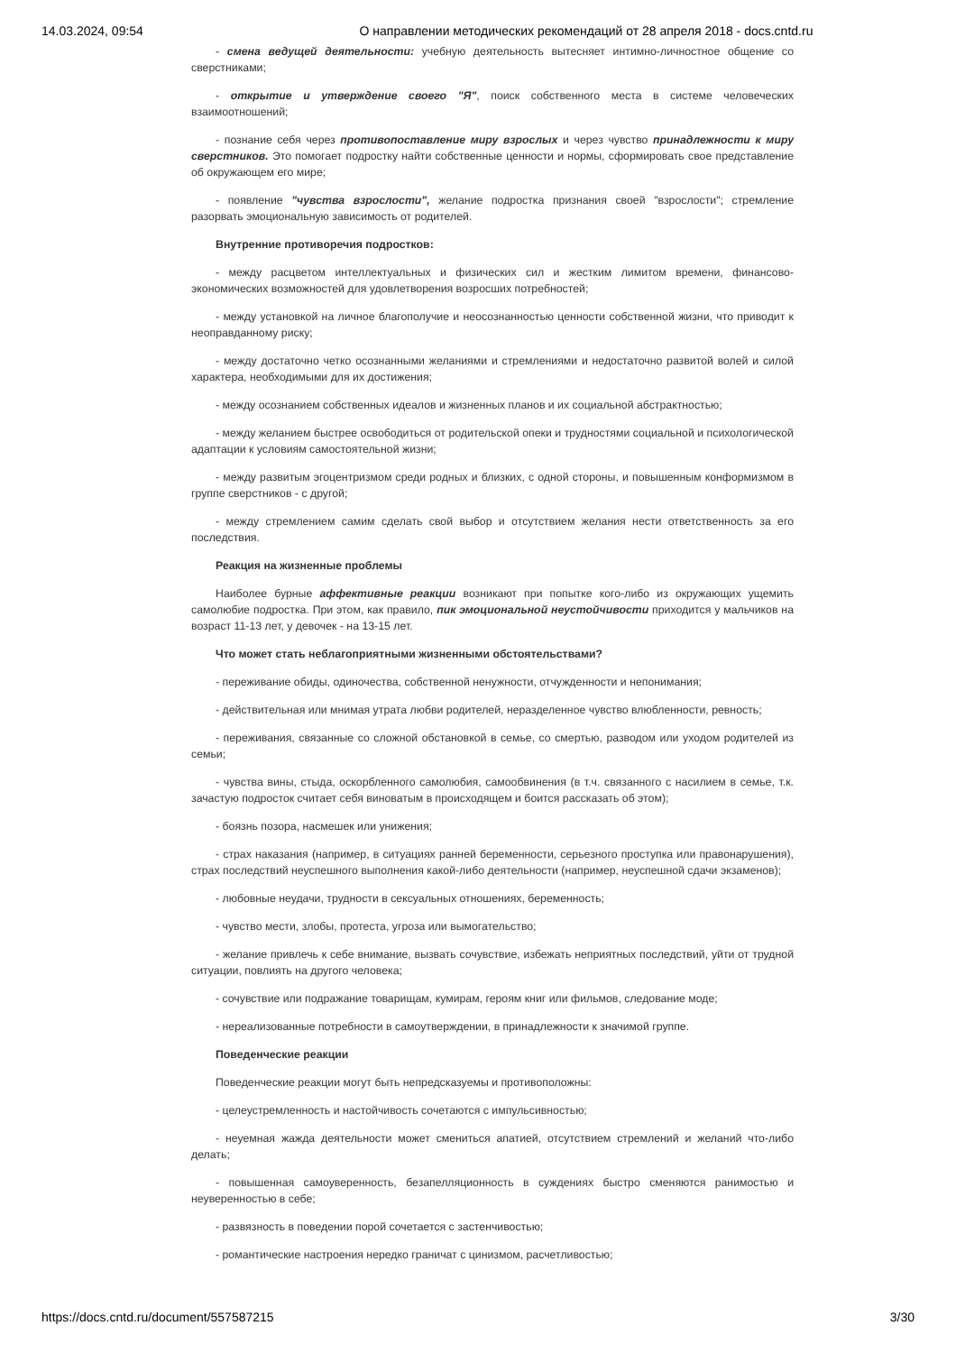14.03.2024, 09:54 О направлении методических рекомендаций от 28 апреля 2018 - docs.cntd.ru
- смена ведущей деятельности: учебную деятельность вытесняет интимно-личностное общение со сверстниками;
- открытие и утверждение своего "Я", поиск собственного места в системе человеческих взаимоотношений;
- познание себя через противопоставление миру взрослых и через чувство принадлежности к миру сверстников. Это помогает подростку найти собственные ценности и нормы, сформировать свое представление об окружающем его мире;
- появление "чувства взрослости", желание подростка признания своей "взрослости"; стремление разорвать эмоциональную зависимость от родителей.
Внутренние противоречия подростков:
- между расцветом интеллектуальных и физических сил и жестким лимитом времени, финансово-экономических возможностей для удовлетворения возросших потребностей;
- между установкой на личное благополучие и неосознанностью ценности собственной жизни, что приводит к неоправданному риску;
- между достаточно четко осознанными желаниями и стремлениями и недостаточно развитой волей и силой характера, необходимыми для их достижения;
- между осознанием собственных идеалов и жизненных планов и их социальной абстрактностью;
- между желанием быстрее освободиться от родительской опеки и трудностями социальной и психологической адаптации к условиям самостоятельной жизни;
- между развитым эгоцентризмом среди родных и близких, с одной стороны, и повышенным конформизмом в группе сверстников - с другой;
- между стремлением самим сделать свой выбор и отсутствием желания нести ответственность за его последствия.
Реакция на жизненные проблемы
Наиболее бурные аффективные реакции возникают при попытке кого-либо из окружающих ущемить самолюбие подростка. При этом, как правило, пик эмоциональной неустойчивости приходится у мальчиков на возраст 11-13 лет, у девочек - на 13-15 лет.
Что может стать неблагоприятными жизненными обстоятельствами?
- переживание обиды, одиночества, собственной ненужности, отчужденности и непонимания;
- действительная или мнимая утрата любви родителей, неразделенное чувство влюбленности, ревность;
- переживания, связанные со сложной обстановкой в семье, со смертью, разводом или уходом родителей из семьи;
- чувства вины, стыда, оскорбленного самолюбия, самообвинения (в т.ч. связанного с насилием в семье, т.к. зачастую подросток считает себя виноватым в происходящем и боится рассказать об этом);
- боязнь позора, насмешек или унижения;
- страх наказания (например, в ситуациях ранней беременности, серьезного проступка или правонарушения), страх последствий неуспешного выполнения какой-либо деятельности (например, неуспешной сдачи экзаменов);
- любовные неудачи, трудности в сексуальных отношениях, беременность;
- чувство мести, злобы, протеста, угроза или вымогательство;
- желание привлечь к себе внимание, вызвать сочувствие, избежать неприятных последствий, уйти от трудной ситуации, повлиять на другого человека;
- сочувствие или подражание товарищам, кумирам, героям книг или фильмов, следование моде;
- нереализованные потребности в самоутверждении, в принадлежности к значимой группе.
Поведенческие реакции
Поведенческие реакции могут быть непредсказуемы и противоположны:
- целеустремленность и настойчивость сочетаются с импульсивностью;
- неуемная жажда деятельности может смениться апатией, отсутствием стремлений и желаний что-либо делать;
- повышенная самоуверенность, безапелляционность в суждениях быстро сменяются ранимостью и неуверенностью в себе;
- развязность в поведении порой сочетается с застенчивостью;
- романтические настроения нередко граничат с цинизмом, расчетливостью;
https://docs.cntd.ru/document/557587215 3/30